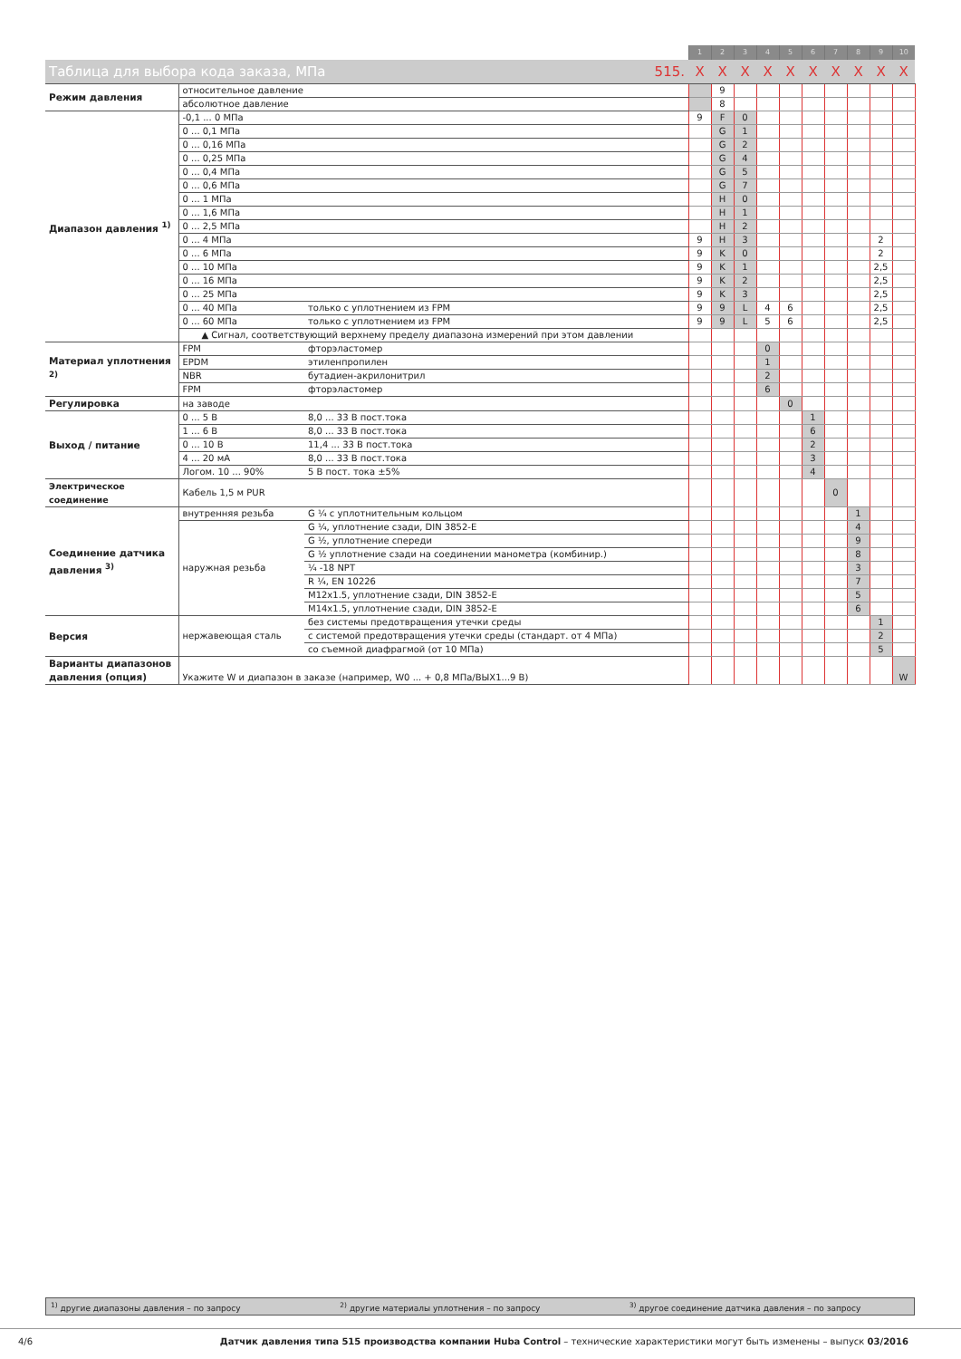| | | | 1 | 2 | 3 | 4 | 5 | 6 | 7 | 8 | 9 | 10 |
| Таблица для выбора кода заказа, МПа 515. | | | X | X | X | X | X | X | X | X | X | X |
| Режим давления | относительное давление | | | 9 | | | | | | | | |
| | абсолютное давление | | | 8 | | | | | | | | |
| Диапазон давления <sup>1)</sup> | -0,1 ... 0 МПа | | 9 | F | 0 | | | | | | | |
| | 0 ... 0,1 МПа | | | G | 1 | | | | | | | |
| | 0 ... 0,16 МПа | | | G | 2 | | | | | | | |
| | 0 ... 0,25 МПа | | | G | 4 | | | | | | | |
| | 0 ... 0,4 МПа | | | G | 5 | | | | | | | |
| | 0 ... 0,6 МПа | | | G | 7 | | | | | | | |
| | 0 ... 1 МПа | | | H | 0 | | | | | | | |
| | 0 ... 1,6 МПа | | | H | 1 | | | | | | | |
| | 0 ... 2,5 МПа | | | H | 2 | | | | | | | |
| | 0 ... 4 МПа | | 9 | H | 3 | | | | | | 2 | |
| | 0 ... 6 МПа | | 9 | K | 0 | | | | | | 2 | |
| | 0 ... 10 МПа | | 9 | K | 1 | | | | | | 2,5 | |
| | 0 ... 16 МПа | | 9 | K | 2 | | | | | | 2,5 | |
| | 0 ... 25 МПа | | 9 | K | 3 | | | | | | 2,5 | |
| | 0 ... 40 МПа | только с уплотнением из FPM | 9 | 9 | L | 4 | 6 | | | | 2,5 | |
| | 0 ... 60 МПа | только с уплотнением из FPM | 9 | 9 | L | 5 | 6 | | | | 2,5 | |
| | ▲ Сигнал, соответствующий верхнему пределу диапазона измерений при этом давлении | | | | | | | | | | | |
| Материал уплотнения <sup>2)</sup> | FPM | фторэластомер | | | | 0 | | | | | | |
| | EPDM | этиленпропилен | | | | 1 | | | | | | |
| | NBR | бутадиен-акрилонитрил | | | | 2 | | | | | | |
| | FPM | фторэластомер | | | | 6 | | | | | | |
| Регулировка | на заводе | | | | | | 0 | | | | | |
| Выход / питание | 0 ... 5 В | 8,0 ... 33 В пост.тока | | | | | | 1 | | | | |
| | 1 ... 6 В | 8,0 ... 33 В пост.тока | | | | | | 6 | | | | |
| | 0 ... 10 В | 11,4 ... 33 В пост.тока | | | | | | 2 | | | | |
| | 4 ... 20 мА | 8,0 ... 33 В пост.тока | | | | | | 3 | | | | |
| | Логом. 10 ... 90% | 5 В пост. тока ±5% | | | | | | 4 | | | | |
| Электрическое соединение | Кабель 1,5 м PUR | | | | | | | | 0 | | | |
| Соединение датчика давления <sup>3)</sup> | внутренняя резьба | G ¼ с уплотнительным кольцом | | | | | | | | 1 | | |
| | наружная резьба | G ¼, уплотнение сзади, DIN 3852-E | | | | | | | | 4 | | |
| | | G ½, уплотнение спереди | | | | | | | | 9 | | |
| | | G ½ уплотнение сзади на соединении манометра (комбинир.) | | | | | | | | 8 | | |
| | | ¼ -18 NPT | | | | | | | | 3 | | |
| | | R ¼, EN 10226 | | | | | | | | 7 | | |
| | | M12x1.5, уплотнение сзади, DIN 3852-E | | | | | | | | 5 | | |
| | | M14x1.5, уплотнение сзади, DIN 3852-E | | | | | | | | 6 | | |
| Версия | нержавеющая сталь | без системы предотвращения утечки среды | | | | | | | | | 1 | |
| | | с системой предотвращения утечки среды (стандарт. от 4 МПа) | | | | | | | | | 2 | |
| | | со съемной диафрагмой (от 10 МПа) | | | | | | | | | 5 | |
| Варианты диапазонов давления (опция) | Укажите W и диапазон в заказе (например, W0 ... + 0,8 МПа/ВЫХ1...9 В) | | | | | | | | | | | W |
<sup>1)</sup> другие диапазоны давления – по запросу <sup>2)</sup> другие материалы уплотнения – по запросу <sup>3)</sup> другое соединение датчика давления – по запросу
4/6 Датчик давления типа 515 производства компании Huba Control – технические характеристики могут быть изменены – выпуск 03/2016